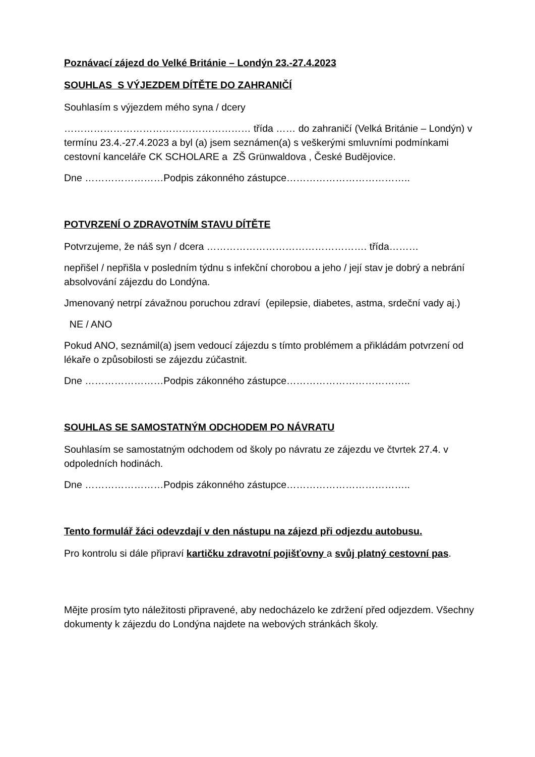Poznávací zájezd do Velké Británie – Londýn 23.-27.4.2023
SOUHLAS S VÝJEZDEM DÍTĚTE DO ZAHRANIČÍ
Souhlasím s výjezdem mého syna / dcery
………………………………………………… třída …… do zahraničí (Velká Británie – Londýn) v termínu 23.4.-27.4.2023 a byl (a) jsem seznámen(a) s veškerými smluvními podmínkami cestovní kanceláře CK SCHOLARE a ZŠ Grünwaldova , České Budějovice.
Dne ……………………Podpis zákonného zástupce………………………………..
POTVRZENÍ O ZDRAVOTNÍM STAVU DÍTĚTE
Potvrzujeme, že náš syn / dcera …………………………………………. třída………
nepřišel / nepřišla v posledním týdnu s infekční chorobou a jeho / její stav je dobrý a nebrání absolvování zájezdu do Londýna.
Jmenovaný netrpí závažnou poruchou zdraví (epilepsie, diabetes, astma, srdeční vady aj.)
NE / ANO
Pokud ANO, seznámil(a) jsem vedoucí zájezdu s tímto problémem a přikládám potvrzení od lékaře o způsobilosti se zájezdu zúčastnit.
Dne ……………………Podpis zákonného zástupce………………………………..
SOUHLAS SE SAMOSTATNÝM ODCHODEM PO NÁVRATU
Souhlasím se samostatným odchodem od školy po návratu ze zájezdu ve čtvrtek 27.4. v odpoledních hodinách.
Dne ……………………Podpis zákonného zástupce………………………………..
Tento formulář žáci odevzdají v den nástupu na zájezd při odjezdu autobusu.
Pro kontrolu si dále připraví kartičku zdravotní pojišťovny a svůj platný cestovní pas.
Mějte prosím tyto náležitosti připravené, aby nedocházelo ke zdržení před odjezdem. Všechny dokumenty k zájezdu do Londýna najdete na webových stránkách školy.